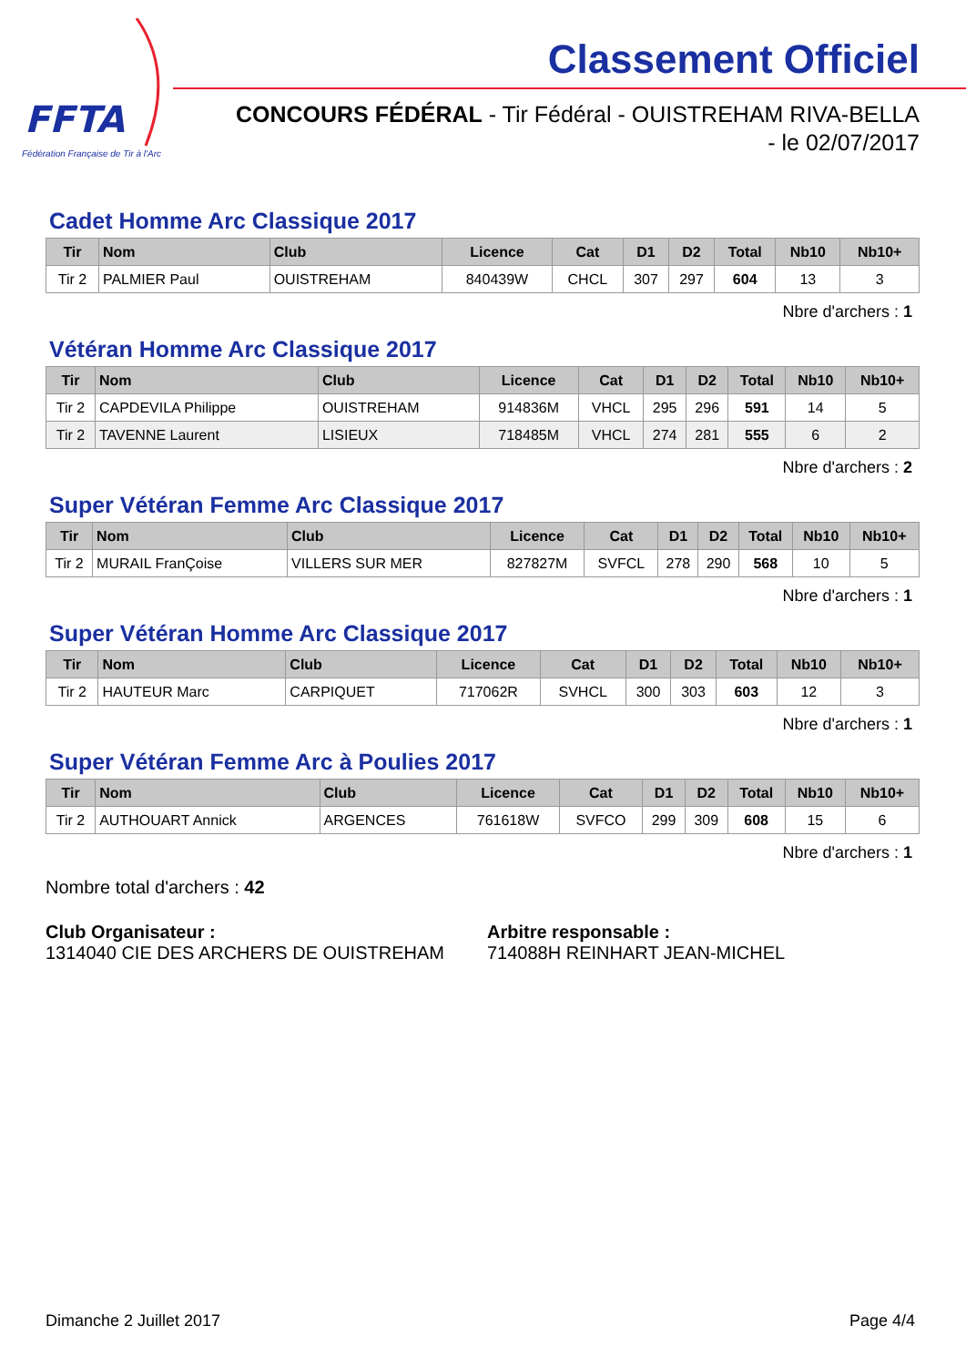FFTA
Fédération Française de Tir à l'Arc
Classement Officiel
CONCOURS FÉDÉRAL - Tir Fédéral - OUISTREHAM RIVA-BELLA
- le 02/07/2017
Cadet Homme Arc Classique 2017
| Tir | Nom | Club | Licence | Cat | D1 | D2 | Total | Nb10 | Nb10+ |
| --- | --- | --- | --- | --- | --- | --- | --- | --- | --- |
| Tir 2 | PALMIER Paul | OUISTREHAM | 840439W | CHCL | 307 | 297 | 604 | 13 | 3 |
Nbre d'archers : 1
Vétéran Homme Arc Classique 2017
| Tir | Nom | Club | Licence | Cat | D1 | D2 | Total | Nb10 | Nb10+ |
| --- | --- | --- | --- | --- | --- | --- | --- | --- | --- |
| Tir 2 | CAPDEVILA Philippe | OUISTREHAM | 914836M | VHCL | 295 | 296 | 591 | 14 | 5 |
| Tir 2 | TAVENNE Laurent | LISIEUX | 718485M | VHCL | 274 | 281 | 555 | 6 | 2 |
Nbre d'archers : 2
Super Vétéran Femme Arc Classique 2017
| Tir | Nom | Club | Licence | Cat | D1 | D2 | Total | Nb10 | Nb10+ |
| --- | --- | --- | --- | --- | --- | --- | --- | --- | --- |
| Tir 2 | MURAIL FranÇoise | VILLERS SUR MER | 827827M | SVFCL | 278 | 290 | 568 | 10 | 5 |
Nbre d'archers : 1
Super Vétéran Homme Arc Classique 2017
| Tir | Nom | Club | Licence | Cat | D1 | D2 | Total | Nb10 | Nb10+ |
| --- | --- | --- | --- | --- | --- | --- | --- | --- | --- |
| Tir 2 | HAUTEUR Marc | CARPIQUET | 717062R | SVHCL | 300 | 303 | 603 | 12 | 3 |
Nbre d'archers : 1
Super Vétéran Femme Arc à Poulies 2017
| Tir | Nom | Club | Licence | Cat | D1 | D2 | Total | Nb10 | Nb10+ |
| --- | --- | --- | --- | --- | --- | --- | --- | --- | --- |
| Tir 2 | AUTHOUART Annick | ARGENCES | 761618W | SVFCO | 299 | 309 | 608 | 15 | 6 |
Nbre d'archers : 1
Nombre total d'archers : 42
Club Organisateur :
1314040 CIE DES ARCHERS DE OUISTREHAM
Arbitre responsable :
714088H REINHART JEAN-MICHEL
Dimanche 2 Juillet 2017 Page 4/4